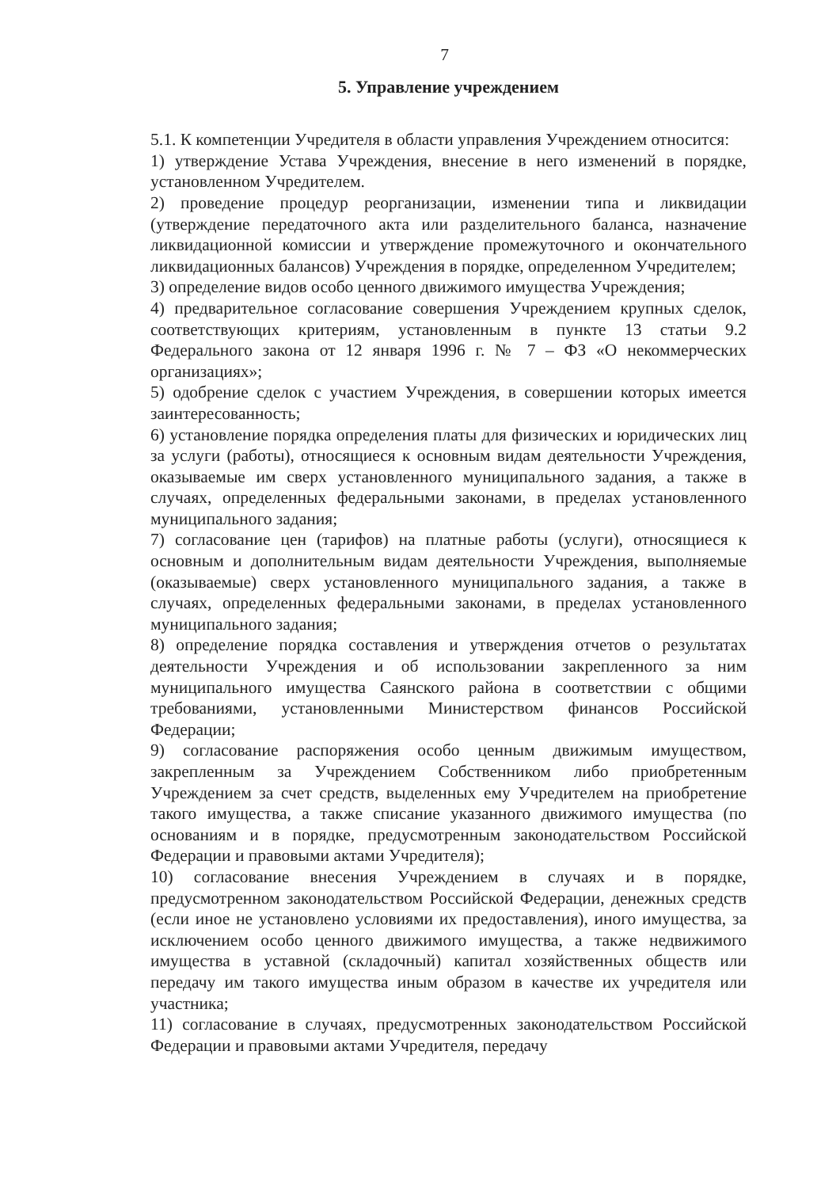7
5. Управление учреждением
5.1. К компетенции Учредителя в области управления Учреждением относится:
1) утверждение Устава Учреждения, внесение в него изменений в порядке, установленном Учредителем.
2) проведение процедур реорганизации, изменении типа и ликвидации (утверждение передаточного акта или разделительного баланса, назначение ликвидационной комиссии и утверждение промежуточного и окончательного ликвидационных балансов) Учреждения в порядке, определенном Учредителем;
3) определение видов особо ценного движимого имущества Учреждения;
4) предварительное согласование совершения Учреждением крупных сделок, соответствующих критериям, установленным в пункте 13 статьи 9.2 Федерального закона от 12 января 1996 г. № 7 – ФЗ «О некоммерческих организациях»;
5) одобрение сделок с участием Учреждения, в совершении которых имеется заинтересованность;
6) установление порядка определения платы для физических и юридических лиц за услуги (работы), относящиеся к основным видам деятельности Учреждения, оказываемые им сверх установленного муниципального задания, а также в случаях, определенных федеральными законами, в пределах установленного муниципального задания;
7) согласование цен (тарифов) на платные работы (услуги), относящиеся к основным и дополнительным видам деятельности Учреждения, выполняемые (оказываемые) сверх установленного муниципального задания, а также в случаях, определенных федеральными законами, в пределах установленного муниципального задания;
8) определение порядка составления и утверждения отчетов о результатах деятельности Учреждения и об использовании закрепленного за ним муниципального имущества Саянского района в соответствии с общими требованиями, установленными Министерством финансов Российской Федерации;
9) согласование распоряжения особо ценным движимым имуществом, закрепленным за Учреждением Собственником либо приобретенным Учреждением за счет средств, выделенных ему Учредителем на приобретение такого имущества, а также списание указанного движимого имущества (по основаниям и в порядке, предусмотренным законодательством Российской Федерации и правовыми актами Учредителя);
10) согласование внесения Учреждением в случаях и в порядке, предусмотренном законодательством Российской Федерации, денежных средств (если иное не установлено условиями их предоставления), иного имущества, за исключением особо ценного движимого имущества, а также недвижимого имущества в уставной (складочный) капитал хозяйственных обществ или передачу им такого имущества иным образом в качестве их учредителя или участника;
11) согласование в случаях, предусмотренных законодательством Российской Федерации и правовыми актами Учредителя, передачу